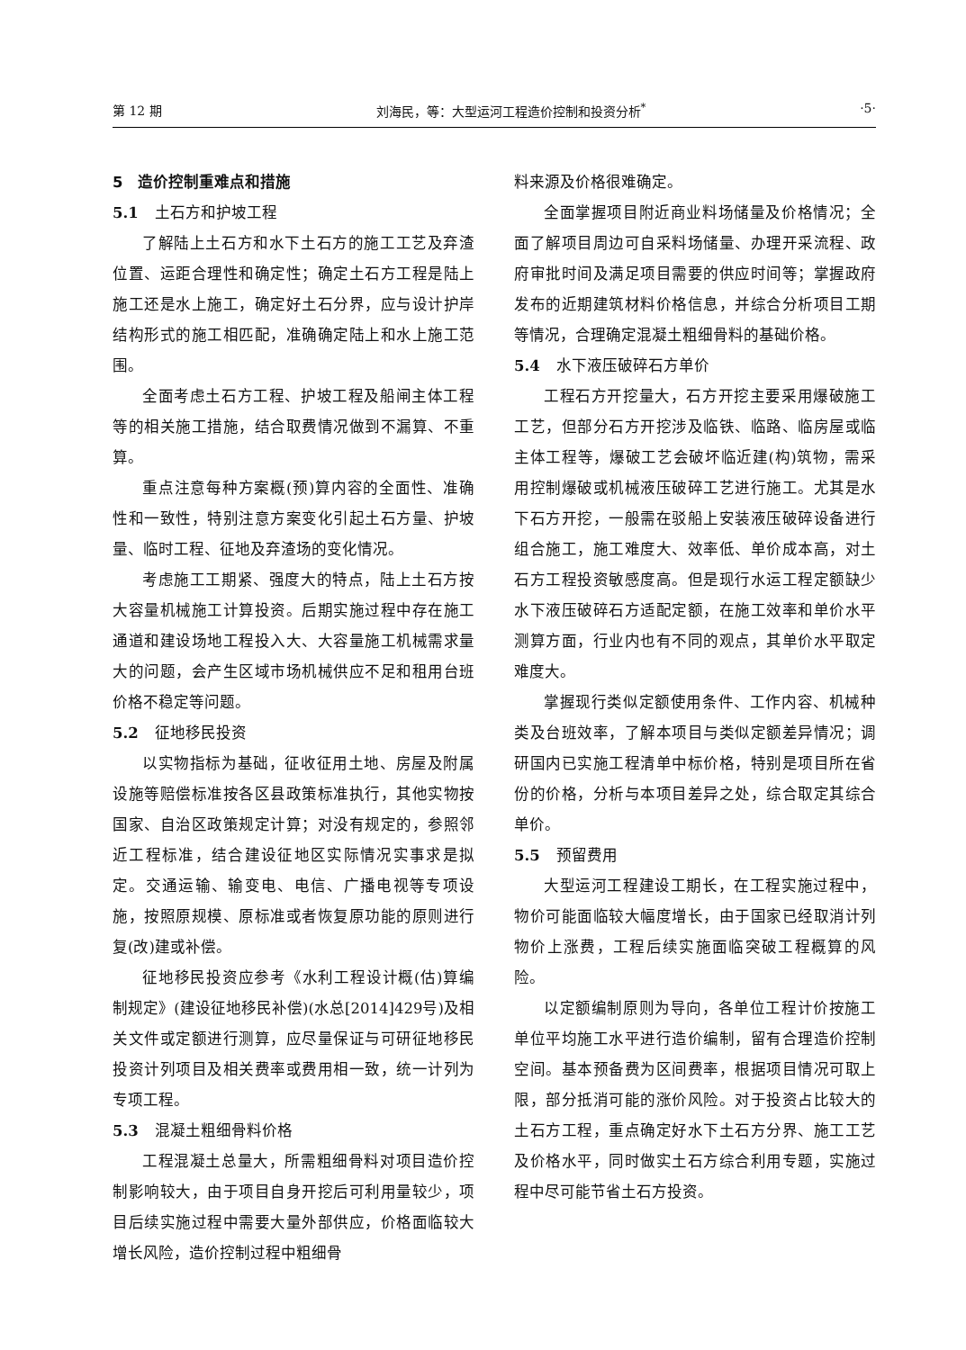第 12 期 刘海民，等：大型运河工程造价控制和投资分析<sup>*</sup> ·5·
5　造价控制重难点和措施
5.1 土石方和护坡工程
了解陆上土石方和水下土石方的施工工艺及弃渣位置、运距合理性和确定性；确定土石方工程是陆上施工还是水上施工，确定好土石分界，应与设计护岸结构形式的施工相匹配，准确确定陆上和水上施工范围。
全面考虑土石方工程、护坡工程及船闸主体工程等的相关施工措施，结合取费情况做到不漏算、不重算。
重点注意每种方案概(预)算内容的全面性、准确性和一致性，特别注意方案变化引起土石方量、护坡量、临时工程、征地及弃渣场的变化情况。
考虑施工工期紧、强度大的特点，陆上土石方按大容量机械施工计算投资。后期实施过程中存在施工通道和建设场地工程投入大、大容量施工机械需求量大的问题，会产生区域市场机械供应不足和租用台班价格不稳定等问题。
5.2 征地移民投资
以实物指标为基础，征收征用土地、房屋及附属设施等赔偿标准按各区县政策标准执行，其他实物按国家、自治区政策规定计算；对没有规定的，参照邻近工程标准，结合建设征地区实际情况实事求是拟定。交通运输、输变电、电信、广播电视等专项设施，按照原规模、原标准或者恢复原功能的原则进行复(改)建或补偿。
征地移民投资应参考《水利工程设计概(估)算编制规定》(建设征地移民补偿)(水总[2014]429号)及相关文件或定额进行测算，应尽量保证与可研征地移民投资计列项目及相关费率或费用相一致，统一计列为专项工程。
5.3 混凝土粗细骨料价格
工程混凝土总量大，所需粗细骨料对项目造价控制影响较大，由于项目自身开挖后可利用量较少，项目后续实施过程中需要大量外部供应，价格面临较大增长风险，造价控制过程中粗细骨
料来源及价格很难确定。
全面掌握项目附近商业料场储量及价格情况；全面了解项目周边可自采料场储量、办理开采流程、政府审批时间及满足项目需要的供应时间等；掌握政府发布的近期建筑材料价格信息，并综合分析项目工期等情况，合理确定混凝土粗细骨料的基础价格。
5.4 水下液压破碎石方单价
工程石方开挖量大，石方开挖主要采用爆破施工工艺，但部分石方开挖涉及临铁、临路、临房屋或临主体工程等，爆破工艺会破坏临近建(构)筑物，需采用控制爆破或机械液压破碎工艺进行施工。尤其是水下石方开挖，一般需在驳船上安装液压破碎设备进行组合施工，施工难度大、效率低、单价成本高，对土石方工程投资敏感度高。但是现行水运工程定额缺少水下液压破碎石方适配定额，在施工效率和单价水平测算方面，行业内也有不同的观点，其单价水平取定难度大。
掌握现行类似定额使用条件、工作内容、机械种类及台班效率，了解本项目与类似定额差异情况；调研国内已实施工程清单中标价格，特别是项目所在省份的价格，分析与本项目差异之处，综合取定其综合单价。
5.5 预留费用
大型运河工程建设工期长，在工程实施过程中，物价可能面临较大幅度增长，由于国家已经取消计列物价上涨费，工程后续实施面临突破工程概算的风险。
以定额编制原则为导向，各单位工程计价按施工单位平均施工水平进行造价编制，留有合理造价控制空间。基本预备费为区间费率，根据项目情况可取上限，部分抵消可能的涨价风险。对于投资占比较大的土石方工程，重点确定好水下土石方分界、施工工艺及价格水平，同时做实土石方综合利用专题，实施过程中尽可能节省土石方投资。